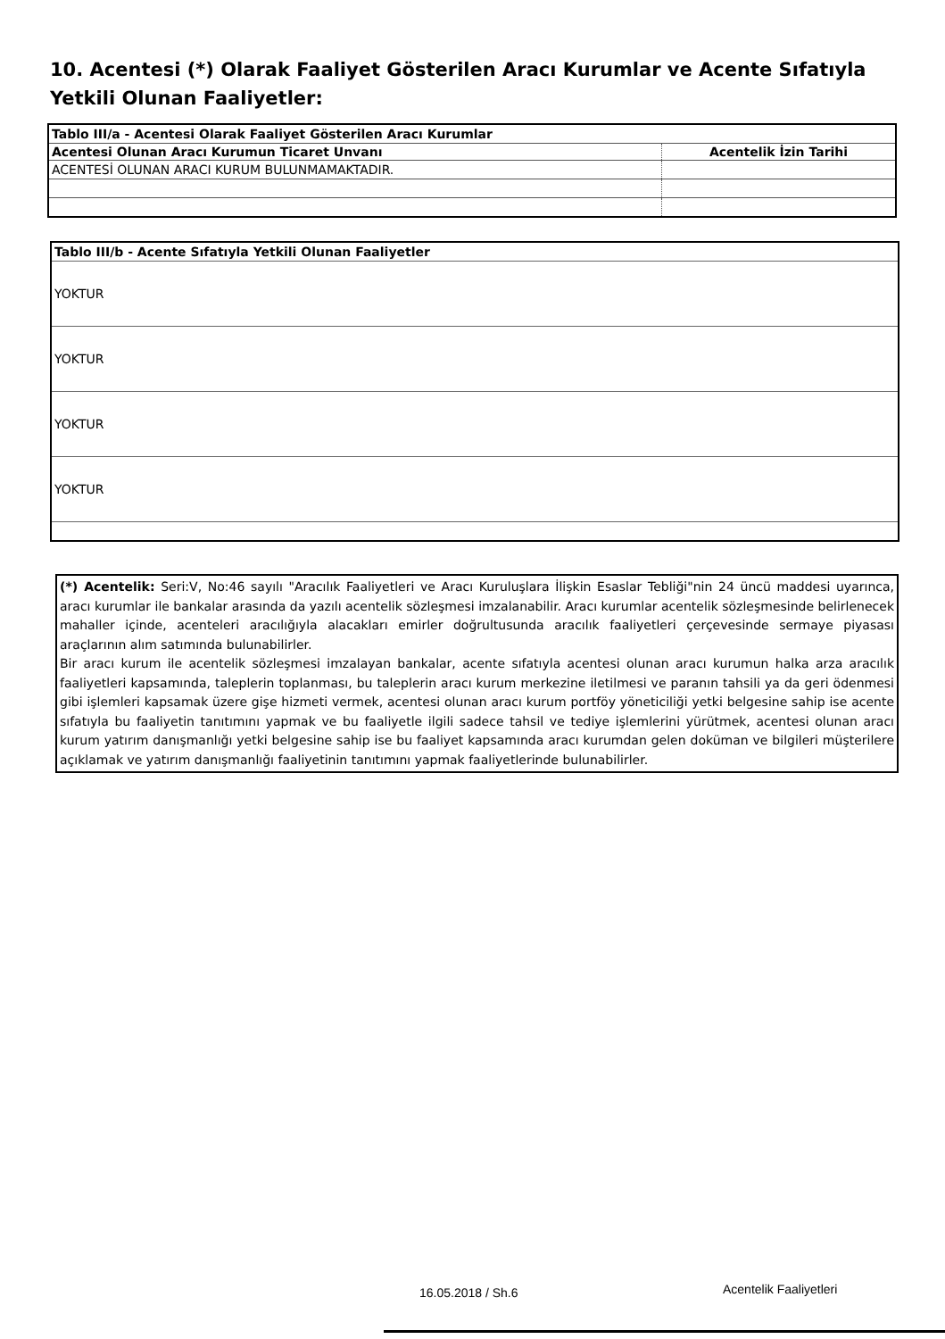10. Acentesi (*) Olarak Faaliyet Gösterilen Aracı Kurumlar ve Acente Sıfatıyla Yetkili Olunan Faaliyetler:
| Tablo III/a - Acentesi Olarak Faaliyet Gösterilen Aracı Kurumlar | |
| Acentesi Olunan Aracı Kurumun Ticaret Unvanı | Acentelik İzin Tarihi |
| ACENTESİ OLUNAN ARACI KURUM BULUNMAMAKTADIR. | |
| Tablo III/b - Acente Sıfatıyla Yetkili Olunan Faaliyetler |
| YOKTUR |
| YOKTUR |
| YOKTUR |
| YOKTUR |
(*) Acentelik: Seri:V, No:46 sayılı "Aracılık Faaliyetleri ve Aracı Kuruluşlara İlişkin Esaslar Tebliği"nin 24 üncü maddesi uyarınca, aracı kurumlar ile bankalar arasında da yazılı acentelik sözleşmesi imzalanabilir. Aracı kurumlar acentelik sözleşmesinde belirlenecek mahaller içinde, acenteleri aracılığıyla alacakları emirler doğrultusunda aracılık faaliyetleri çerçevesinde sermaye piyasası araçlarının alım satımında bulunabilirler.
Bir aracı kurum ile acentelik sözleşmesi imzalayan bankalar, acente sıfatıyla acentesi olunan aracı kurumun halka arza aracılık faaliyetleri kapsamında, taleplerin toplanması, bu taleplerin aracı kurum merkezine iletilmesi ve paranın tahsili ya da geri ödenmesi gibi işlemleri kapsamak üzere gişe hizmeti vermek, acentesi olunan aracı kurum portföy yöneticiliği yetki belgesine sahip ise acente sıfatıyla bu faaliyetin tanıtımını yapmak ve bu faaliyetle ilgili sadece tahsil ve tediye işlemlerini yürütmek, acentesi olunan aracı kurum yatırım danışmanlığı yetki belgesine sahip ise bu faaliyet kapsamında aracı kurumdan gelen doküman ve bilgileri müşterilere açıklamak ve yatırım danışmanlığı faaliyetinin tanıtımını yapmak faaliyetlerinde bulunabilirler.
16.05.2018 / Sh.6 Acentelik Faaliyetleri